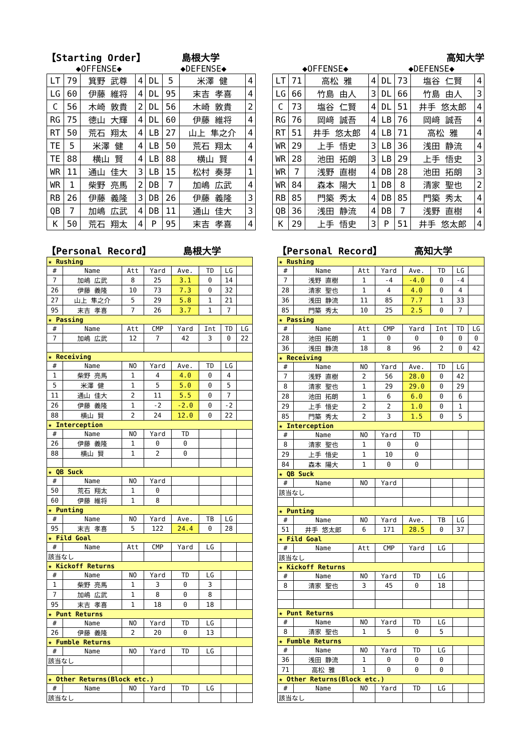【Starting Order】 島根大学
◆OFFENSE◆ ◆DEFENSE◆
| LT | 79 | 箕野 武尊 | 4 | DL | 5 | 米澤 健 | 4 |
| LG | 60 | 伊藤 維将 | 4 | DL | 95 | 末吉 孝喜 | 4 |
| C | 56 | 木崎 敦貴 | 2 | DL | 56 | 木崎 敦貴 | 2 |
| RG | 75 | 徳山 大輝 | 4 | DL | 60 | 伊藤 維将 | 4 |
| RT | 50 | 荒石 翔太 | 4 | LB | 27 | 山上 隼之介 | 4 |
| TE | 5 | 米澤 健 | 4 | LB | 50 | 荒石 翔太 | 4 |
| TE | 88 | 横山 賢 | 4 | LB | 88 | 横山 賢 | 4 |
| WR | 11 | 通山 佳大 | 3 | LB | 15 | 松村 奏芽 | 1 |
| WR | 1 | 柴野 亮馬 | 2 | DB | 7 | 加嶋 広武 | 4 |
| RB | 26 | 伊藤 義隆 | 3 | DB | 26 | 伊藤 義隆 | 3 |
| QB | 7 | 加嶋 広武 | 4 | DB | 11 | 通山 佳大 | 3 |
| K | 50 | 荒石 翔太 | 4 | P | 95 | 末吉 孝喜 | 4 |
高知大学
◆OFFENSE◆ ◆DEFENSE◆
| LT | 71 | 高松 雅 | 4 | DL | 73 | 塩谷 仁賢 | 4 |
| LG | 66 | 竹島 由人 | 3 | DL | 66 | 竹島 由人 | 3 |
| C | 73 | 塩谷 仁賢 | 4 | DL | 51 | 井手 悠太郎 | 4 |
| RG | 76 | 岡﨑 誠吾 | 4 | LB | 76 | 岡﨑 誠吾 | 4 |
| RT | 51 | 井手 悠太郎 | 4 | LB | 71 | 高松 雅 | 4 |
| WR | 29 | 上手 悟史 | 3 | LB | 36 | 浅田 静流 | 4 |
| WR | 28 | 池田 拓朗 | 3 | LB | 29 | 上手 悟史 | 3 |
| WR | 7 | 浅野 直樹 | 4 | DB | 28 | 池田 拓朗 | 3 |
| WR | 84 | 森本 陽大 | 1 | DB | 8 | 清家 聖也 | 2 |
| RB | 85 | 門築 秀太 | 4 | DB | 85 | 門築 秀太 | 4 |
| QB | 36 | 浅田 静流 | 4 | DB | 7 | 浅野 直樹 | 4 |
| K | 29 | 上手 悟史 | 3 | P | 51 | 井手 悠太郎 | 4 |
【Personal Record】 島根大学
| ★ Rushing | | | | | | | |
| # | Name | Att | Yard | Ave. | TD | LG | |
| 7 | 加嶋 広武 | 8 | 25 | 3.1 | 0 | 14 | |
| 26 | 伊藤 義隆 | 10 | 73 | 7.3 | 0 | 32 | |
| 27 | 山上 隼之介 | 5 | 29 | 5.8 | 1 | 21 | |
| 95 | 末吉 孝喜 | 7 | 26 | 3.7 | 1 | 7 | |
| ★ Passing | | | | | | | |
| # | Name | Att | CMP | Yard | Int | TD | LG |
| 7 | 加嶋 広武 | 12 | 7 | 42 | 3 | 0 | 22 |
| ★ Receiving | | | | | | | |
| # | Name | NO | Yard | Ave. | TD | LG | |
| 1 | 柴野 亮馬 | 1 | 4 | 4.0 | 0 | 4 | |
| 5 | 米澤 健 | 1 | 5 | 5.0 | 0 | 5 | |
| 11 | 通山 佳大 | 2 | 11 | 5.5 | 0 | 7 | |
| 26 | 伊藤 義隆 | 1 | -2 | -2.0 | 0 | -2 | |
| 88 | 横山 賢 | 2 | 24 | 12.0 | 0 | 22 | |
| ★ Interception | | | | | | | |
| # | Name | NO | Yard | TD | | | |
| 26 | 伊藤 義隆 | 1 | 0 | 0 | | | |
| 88 | 横山 賢 | 1 | 2 | 0 | | | |
| ★ QB Suck | | | | | | | |
| # | Name | NO | Yard | | | | |
| 50 | 荒石 翔太 | 1 | 0 | | | | |
| 60 | 伊藤 維将 | 1 | 8 | | | | |
| ★ Punting | | | | | | | |
| # | Name | NO | Yard | Ave. | TB | LG | |
| 95 | 末吉 孝喜 | 5 | 122 | 24.4 | 0 | 28 | |
| ★ Fild Goal | | | | | | | |
| # | Name | Att | CMP | Yard | LG | | |
| 該当なし | | | | | | | |
| ★ Kickoff Returns | | | | | | | |
| # | Name | NO | Yard | TD | LG | | |
| 1 | 柴野 亮馬 | 1 | 3 | 0 | 3 | | |
| 7 | 加嶋 広武 | 1 | 8 | 0 | 8 | | |
| 95 | 末吉 孝喜 | 1 | 18 | 0 | 18 | | |
| ★ Punt Returns | | | | | | | |
| # | Name | NO | Yard | TD | LG | | |
| 26 | 伊藤 義隆 | 2 | 20 | 0 | 13 | | |
| ★ Fumble Returns | | | | | | | |
| # | Name | NO | Yard | TD | LG | | |
| 該当なし | | | | | | | |
| ★ Other Returns(Block etc.) | | | | | | | |
| # | Name | NO | Yard | TD | LG | | |
| 該当なし | | | | | | | |
【Personal Record】 高知大学
| ★ Rushing | | | | | | | |
| # | Name | Att | Yard | Ave. | TD | LG | |
| 7 | 浅野 直樹 | 1 | -4 | -4.0 | 0 | -4 | |
| 28 | 清家 聖也 | 1 | 4 | 4.0 | 0 | 4 | |
| 36 | 浅田 静流 | 11 | 85 | 7.7 | 1 | 33 | |
| 85 | 門築 秀太 | 10 | 25 | 2.5 | 0 | 7 | |
| ★ Passing | | | | | | | |
| # | Name | Att | CMP | Yard | Int | TD | LG |
| 28 | 池田 拓朗 | 1 | 0 | 0 | 0 | 0 | 0 |
| 36 | 浅田 静流 | 18 | 8 | 96 | 2 | 0 | 42 |
| ★ Receiving | | | | | | | |
| # | Name | NO | Yard | Ave. | TD | LG | |
| 7 | 浅野 直樹 | 2 | 56 | 28.0 | 0 | 42 | |
| 8 | 清家 聖也 | 1 | 29 | 29.0 | 0 | 29 | |
| 28 | 池田 拓朗 | 1 | 6 | 6.0 | 0 | 6 | |
| 29 | 上手 悟史 | 2 | 2 | 1.0 | 0 | 1 | |
| 85 | 門築 秀太 | 2 | 3 | 1.5 | 0 | 5 | |
| ★ Interception | | | | | | | |
| # | Name | NO | Yard | TD | | | |
| 8 | 清家 聖也 | 1 | 0 | 0 | | | |
| 29 | 上手 悟史 | 1 | 10 | 0 | | | |
| 84 | 森本 陽大 | 1 | 0 | 0 | | | |
| ★ QB Suck | | | | | | | |
| # | Name | NO | Yard | | | | |
| 該当なし | | | | | | | |
| ★ Punting | | | | | | | |
| # | Name | NO | Yard | Ave. | TB | LG | |
| 51 | 井手 悠太郎 | 6 | 171 | 28.5 | 0 | 37 | |
| ★ Fild Goal | | | | | | | |
| # | Name | Att | CMP | Yard | LG | | |
| 該当なし | | | | | | | |
| ★ Kickoff Returns | | | | | | | |
| # | Name | NO | Yard | TD | LG | | |
| 8 | 清家 聖也 | 3 | 45 | 0 | 18 | | |
| ★ Punt Returns | | | | | | | |
| # | Name | NO | Yard | TD | LG | | |
| 8 | 清家 聖也 | 1 | 5 | 0 | 5 | | |
| ★ Fumble Returns | | | | | | | |
| # | Name | NO | Yard | TD | LG | | |
| 36 | 浅田 静流 | 1 | 0 | 0 | 0 | | |
| 71 | 高松 雅 | 1 | 0 | 0 | 0 | | |
| ★ Other Returns(Block etc.) | | | | | | | |
| # | Name | NO | Yard | TD | LG | | |
| 該当なし | | | | | | | |